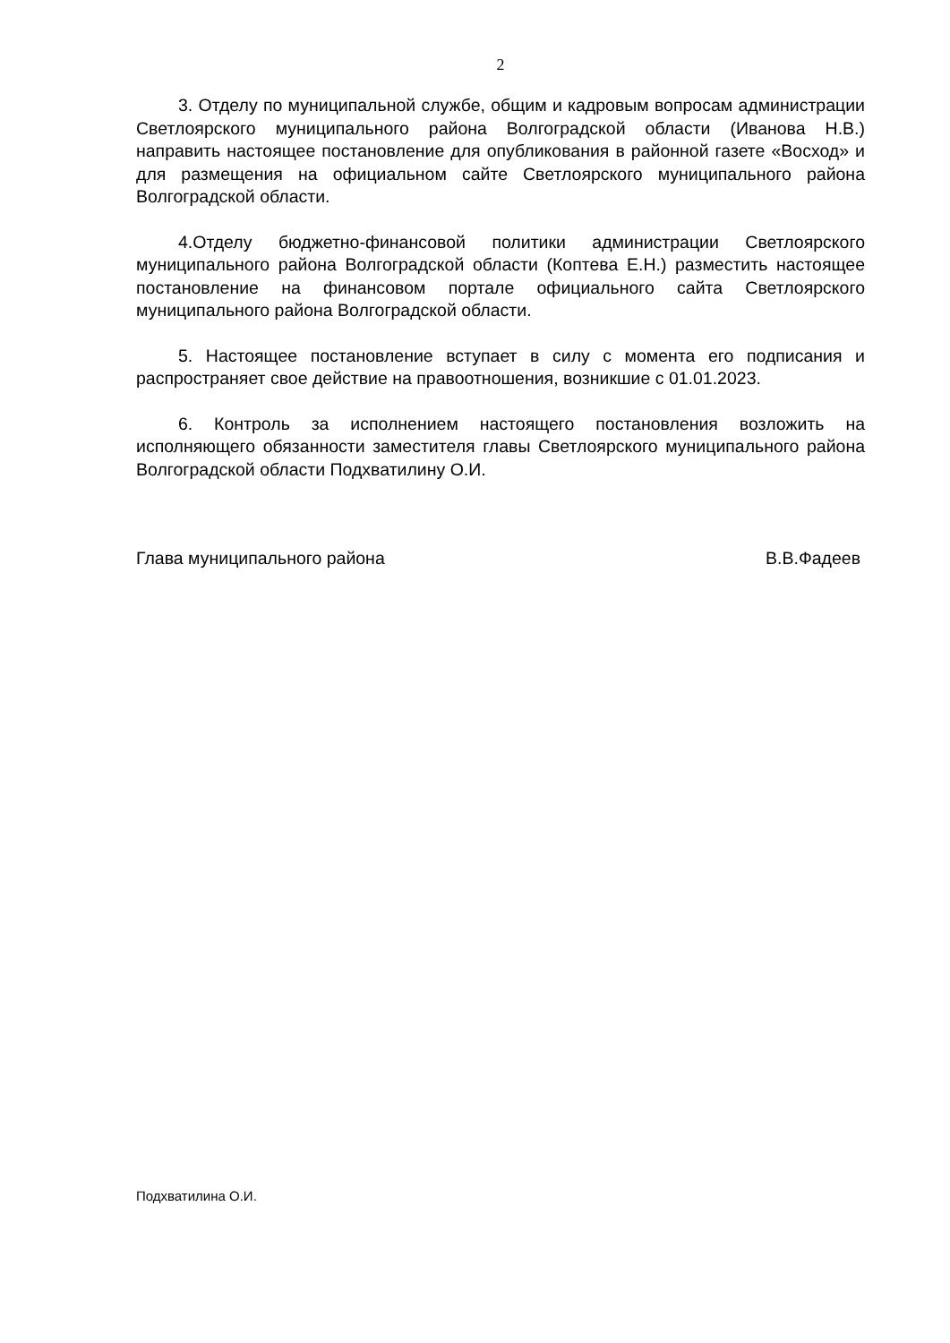2
3. Отделу по муниципальной службе, общим и кадровым вопросам администрации Светлоярского муниципального района Волгоградской области (Иванова Н.В.) направить настоящее постановление для опубликования в районной газете «Восход» и для размещения на официальном сайте Светлоярского муниципального района Волгоградской области.
4.Отделу бюджетно-финансовой политики администрации Светлоярского муниципального района Волгоградской области (Коптева Е.Н.) разместить настоящее постановление на финансовом портале официального сайта Светлоярского муниципального района Волгоградской области.
5. Настоящее постановление вступает в силу с момента его подписания и распространяет свое действие на правоотношения, возникшие с 01.01.2023.
6. Контроль за исполнением настоящего постановления возложить на исполняющего обязанности заместителя главы Светлоярского муниципального района Волгоградской области Подхватилину О.И.
Глава муниципального района В.В.Фадеев
Подхватилина О.И.